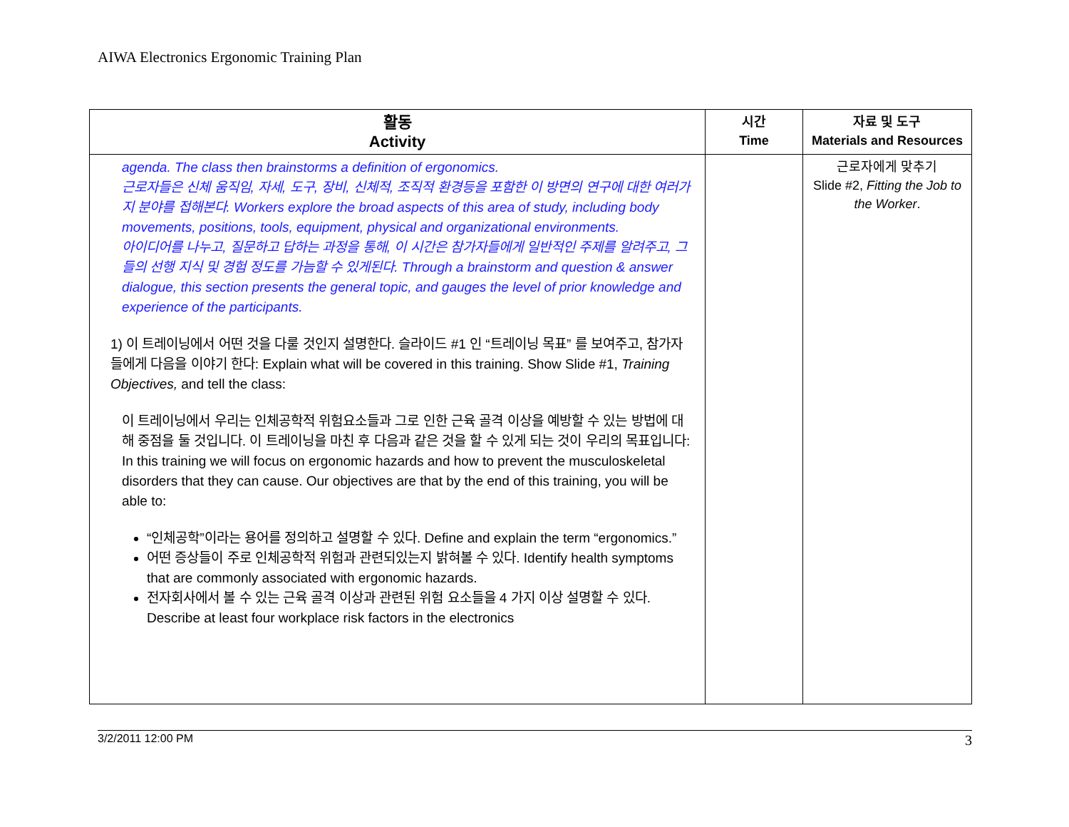AIWA Electronics Ergonomic Training Plan
| 활동 Activity | 시간 Time | 자료 및 도구 Materials and Resources |
| --- | --- | --- |
| agenda. The class then brainstorms a definition of ergonomics. 근로자들은 신체 움직임, 자세, 도구, 장비, 신체적, 조직적 환경등을 포함한 이 방면의 연구에 대한 여러가지 분야를 접해본다. Workers explore the broad aspects of this area of study, including body movements, positions, tools, equipment, physical and organizational environments. 아이디어를 나누고, 질문하고 답하는 과정을 통해, 이 시간은 참가자들에게 일반적인 주제를 알려주고, 그들의 선행 지식 및 경험 정도를 가늠할 수 있게된다. Through a brainstorm and question & answer dialogue, this section presents the general topic, and gauges the level of prior knowledge and experience of the participants. 1) 이 트레이닝에서 어떤 것을 다룰 것인지 설명한다. 슬라이드 #1 인 “트레이닝 목표” 를 보여주고, 참가자들에게 다음을 이야기 한다: Explain what will be covered in this training. Show Slide #1, Training Objectives, and tell the class: 이 트레이닝에서 우리는 인체공학적 위험요소들과 그로 인한 근육 골격 이상을 예방할 수 있는 방법에 대해 중점을 둘 것입니다. 이 트레이닝을 마친 후 다음과 같은 것을 할 수 있게 되는 것이 우리의 목표입니다: In this training we will focus on ergonomic hazards and how to prevent the musculoskeletal disorders that they can cause. Our objectives are that by the end of this training, you will be able to: “인체공학”이라는 용어를 정의하고 설명할 수 있다. Define and explain the term “ergonomics.” 어떤 증상들이 주로 인체공학적 위험과 관련되있는지 밝혀볼 수 있다. Identify health symptoms that are commonly associated with ergonomic hazards. 전자회사에서 볼 수 있는 근육 골격 이상과 관련된 위험 요소들을 4 가지 이상 설명할 수 있다. Describe at least four workplace risk factors in the electronics | | 근로자에게 맞추기 Slide #2, Fitting the Job to the Worker . |
3/2/2011 12:00 PM 3